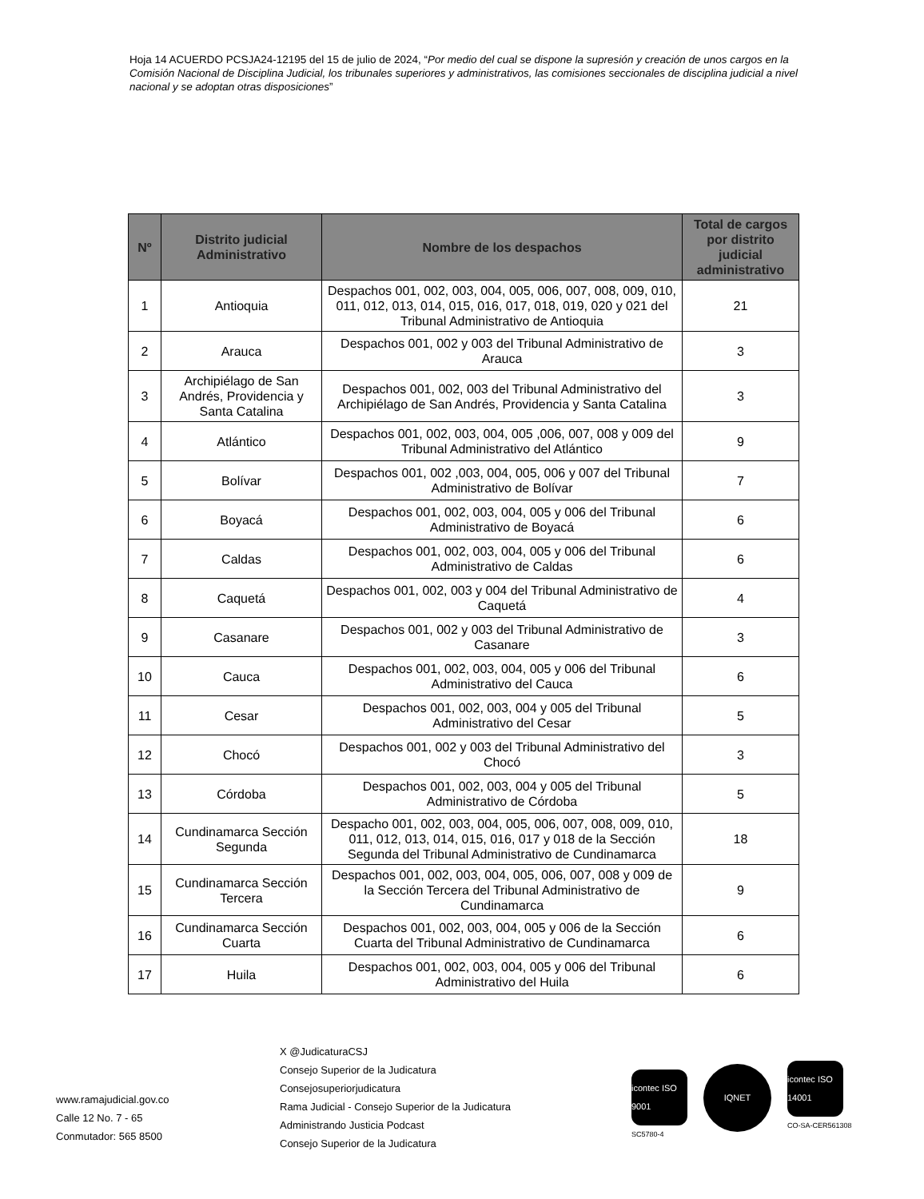Hoja 14 ACUERDO PCSJA24-12195 del 15 de julio de 2024, “Por medio del cual se dispone la supresión y creación de unos cargos en la Comisión Nacional de Disciplina Judicial, los tribunales superiores y administrativos, las comisiones seccionales de disciplina judicial a nivel nacional y se adoptan otras disposiciones”
| Nº | Distrito judicial Administrativo | Nombre de los despachos | Total de cargos por distrito judicial administrativo |
| --- | --- | --- | --- |
| 1 | Antioquia | Despachos 001, 002, 003, 004, 005, 006, 007, 008, 009, 010, 011, 012, 013, 014, 015, 016, 017, 018, 019, 020 y 021 del Tribunal Administrativo de Antioquia | 21 |
| 2 | Arauca | Despachos 001, 002 y 003 del Tribunal Administrativo de Arauca | 3 |
| 3 | Archipiélago de San Andrés, Providencia y Santa Catalina | Despachos 001, 002, 003 del Tribunal Administrativo del Archipiélago de San Andrés, Providencia y Santa Catalina | 3 |
| 4 | Atlántico | Despachos 001, 002, 003, 004, 005 ,006, 007, 008 y 009 del Tribunal Administrativo del Atlántico | 9 |
| 5 | Bolívar | Despachos 001, 002 ,003, 004, 005, 006 y 007 del Tribunal Administrativo de Bolívar | 7 |
| 6 | Boyacá | Despachos 001, 002, 003, 004, 005 y 006 del Tribunal Administrativo de Boyacá | 6 |
| 7 | Caldas | Despachos 001, 002, 003, 004, 005 y 006 del Tribunal Administrativo de Caldas | 6 |
| 8 | Caquetá | Despachos 001, 002, 003 y 004 del Tribunal Administrativo de Caquetá | 4 |
| 9 | Casanare | Despachos 001, 002 y 003 del Tribunal Administrativo de Casanare | 3 |
| 10 | Cauca | Despachos 001, 002, 003, 004, 005 y 006 del Tribunal Administrativo del Cauca | 6 |
| 11 | Cesar | Despachos 001, 002, 003, 004 y 005 del Tribunal Administrativo del Cesar | 5 |
| 12 | Chocó | Despachos 001, 002 y 003 del Tribunal Administrativo del Chocó | 3 |
| 13 | Córdoba | Despachos 001, 002, 003, 004 y 005 del Tribunal Administrativo de Córdoba | 5 |
| 14 | Cundinamarca Sección Segunda | Despacho 001, 002, 003, 004, 005, 006, 007, 008, 009, 010, 011, 012, 013, 014, 015, 016, 017 y 018 de la Sección Segunda del Tribunal Administrativo de Cundinamarca | 18 |
| 15 | Cundinamarca Sección Tercera | Despachos 001, 002, 003, 004, 005, 006, 007, 008 y 009 de la Sección Tercera del Tribunal Administrativo de Cundinamarca | 9 |
| 16 | Cundinamarca Sección Cuarta | Despachos 001, 002, 003, 004, 005 y 006 de la Sección Cuarta del Tribunal Administrativo de Cundinamarca | 6 |
| 17 | Huila | Despachos 001, 002, 003, 004, 005 y 006 del Tribunal Administrativo del Huila | 6 |
www.ramajudicial.gov.co
Calle 12 No. 7 - 65
Conmutador: 565 8500
X @JudicaturaCSJ
Consejo Superior de la Judicatura
Consejosuperiorjudicatura
Rama Judicial - Consejo Superior de la Judicatura
Administrando Justicia Podcast
Consejo Superior de la Judicatura
​
icontec ISO 9001
SC5780-4
IQNET
icontec ISO 14001
CO-SA-CER561308